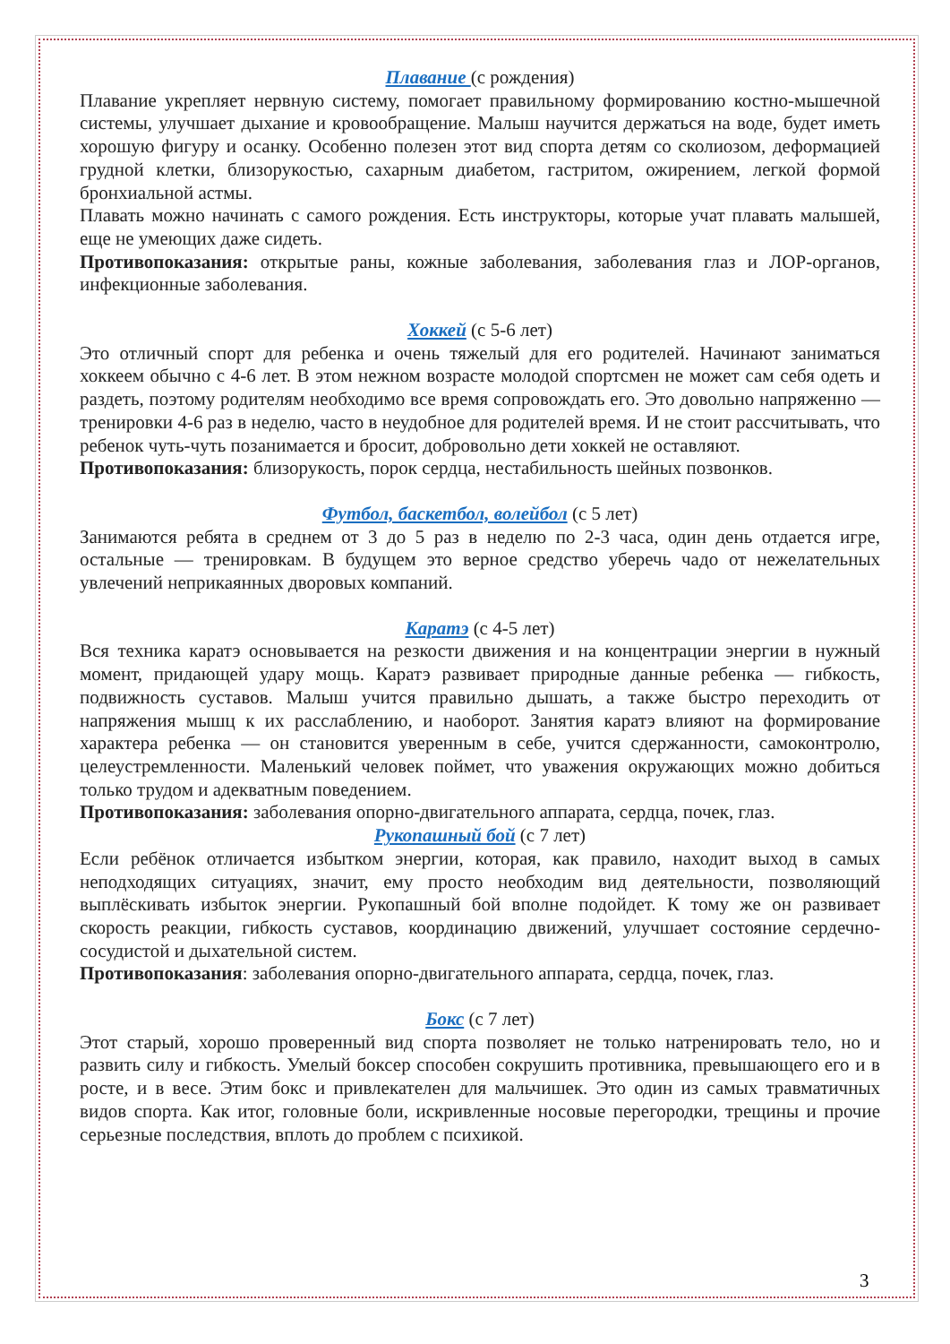Плавание (с рождения)
Плавание укрепляет нервную систему, помогает правильному формированию костно-мышечной системы, улучшает дыхание и кровообращение. Малыш научится держаться на воде, будет иметь хорошую фигуру и осанку. Особенно полезен этот вид спорта детям со сколиозом, деформацией грудной клетки, близорукостью, сахарным диабетом, гастритом, ожирением, легкой формой бронхиальной астмы.
Плавать можно начинать с самого рождения. Есть инструкторы, которые учат плавать малышей, еще не умеющих даже сидеть.
Противопоказания: открытые раны, кожные заболевания, заболевания глаз и ЛОР-органов, инфекционные заболевания.
Хоккей (с 5-6 лет)
Это отличный спорт для ребенка и очень тяжелый для его родителей. Начинают заниматься хоккеем обычно с 4-6 лет. В этом нежном возрасте молодой спортсмен не может сам себя одеть и раздеть, поэтому родителям необходимо все время сопровождать его. Это довольно напряженно — тренировки 4-6 раз в неделю, часто в неудобное для родителей время. И не стоит рассчитывать, что ребенок чуть-чуть позанимается и бросит, добровольно дети хоккей не оставляют.
Противопоказания: близорукость, порок сердца, нестабильность шейных позвонков.
Футбол, баскетбол, волейбол (с 5 лет)
Занимаются ребята в среднем от 3 до 5 раз в неделю по 2-3 часа, один день отдается игре, остальные — тренировкам. В будущем это верное средство уберечь чадо от нежелательных увлечений неприкаянных дворовых компаний.
Каратэ (с 4-5 лет)
Вся техника каратэ основывается на резкости движения и на концентрации энергии в нужный момент, придающей удару мощь. Каратэ развивает природные данные ребенка — гибкость, подвижность суставов. Малыш учится правильно дышать, а также быстро переходить от напряжения мышц к их расслаблению, и наоборот. Занятия каратэ влияют на формирование характера ребенка — он становится уверенным в себе, учится сдержанности, самоконтролю, целеустремленности. Маленький человек поймет, что уважения окружающих можно добиться только трудом и адекватным поведением.
Противопоказания: заболевания опорно-двигательного аппарата, сердца, почек, глаз.
Рукопашный бой (с 7 лет)
Если ребёнок отличается избытком энергии, которая, как правило, находит выход в самых неподходящих ситуациях, значит, ему просто необходим вид деятельности, позволяющий выплёскивать избыток энергии. Рукопашный бой вполне подойдет. К тому же он развивает скорость реакции, гибкость суставов, координацию движений, улучшает состояние сердечно-сосудистой и дыхательной систем.
Противопоказания: заболевания опорно-двигательного аппарата, сердца, почек, глаз.
Бокс (с 7 лет)
Этот старый, хорошо проверенный вид спорта позволяет не только натренировать тело, но и развить силу и гибкость. Умелый боксер способен сокрушить противника, превышающего его и в росте, и в весе. Этим бокс и привлекателен для мальчишек. Это один из самых травматичных видов спорта. Как итог, головные боли, искривленные носовые перегородки, трещины и прочие серьезные последствия, вплоть до проблем с психикой.
3